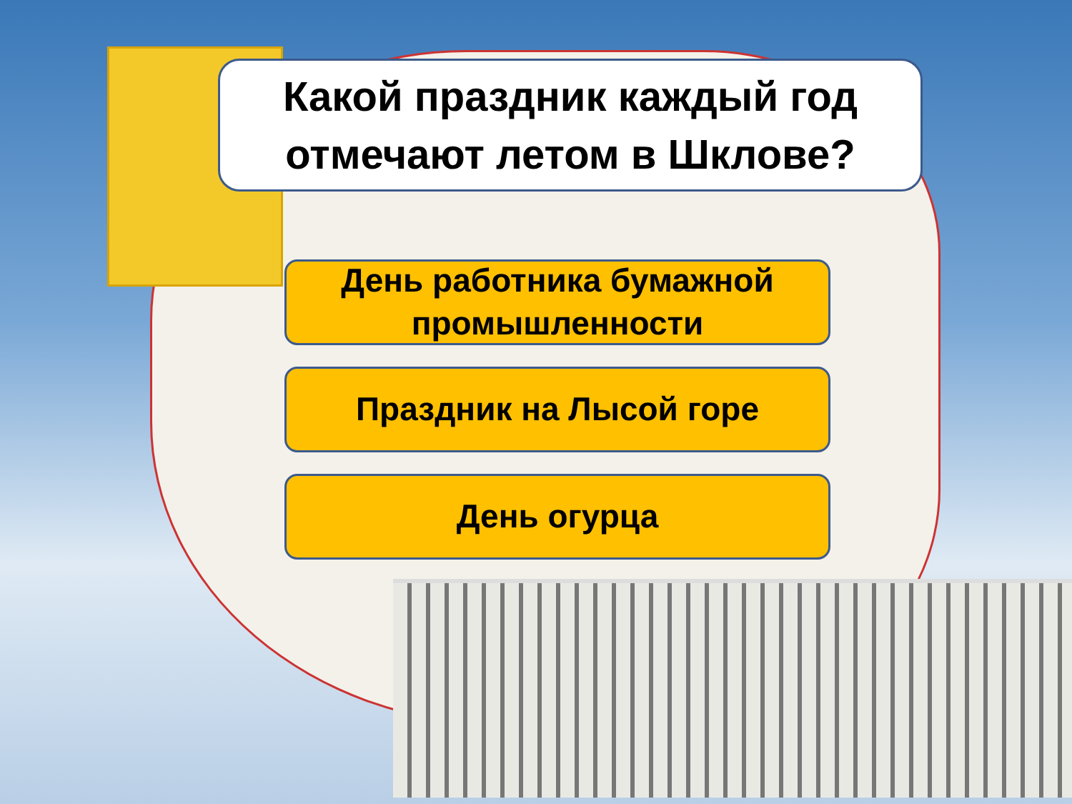Какой праздник каждый год
отмечают летом в Шклове?
День работника бумажной промышленности
Праздник на Лысой горе
День огурца